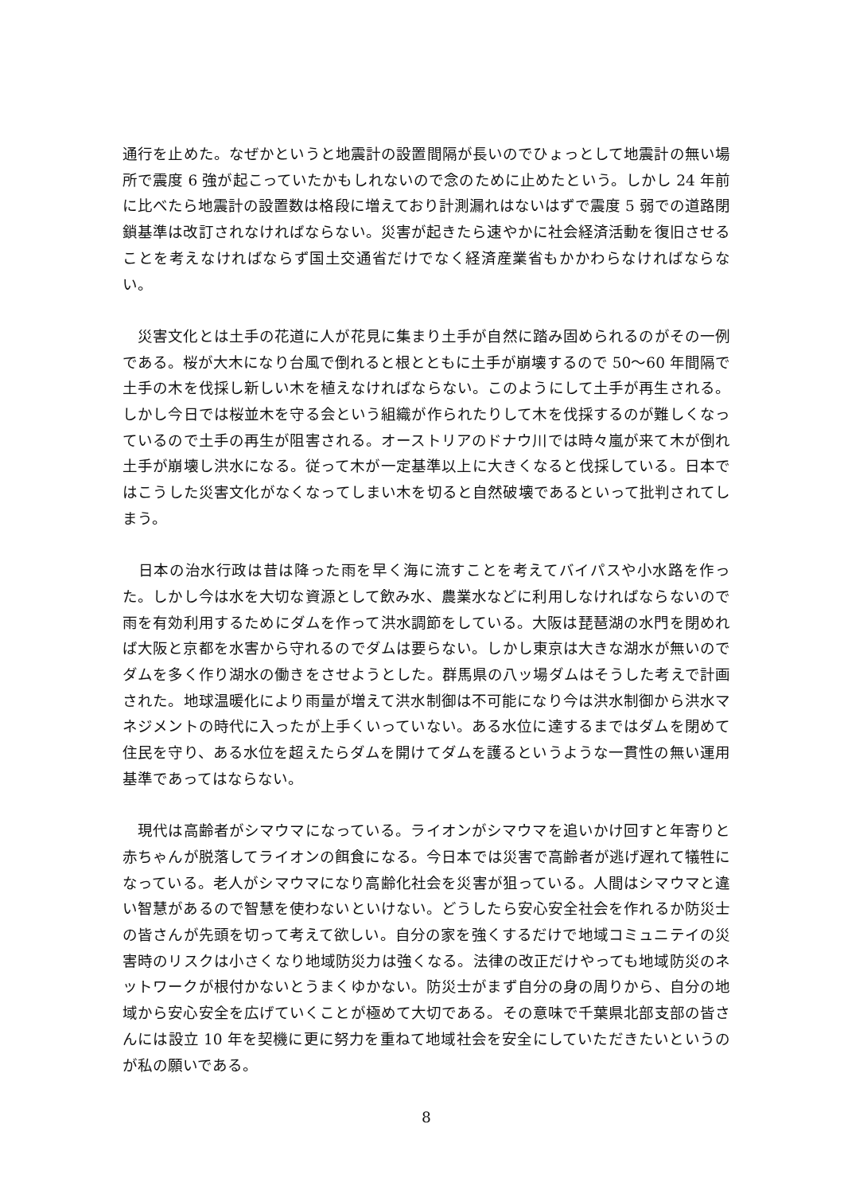通行を止めた。なぜかというと地震計の設置間隔が長いのでひょっとして地震計の無い場所で震度 6 強が起こっていたかもしれないので念のために止めたという。しかし 24 年前に比べたら地震計の設置数は格段に増えており計測漏れはないはずで震度 5 弱での道路閉鎖基準は改訂されなければならない。災害が起きたら速やかに社会経済活動を復旧させることを考えなければならず国土交通省だけでなく経済産業省もかかわらなければならない。
　災害文化とは土手の花道に人が花見に集まり土手が自然に踏み固められるのがその一例である。桜が大木になり台風で倒れると根とともに土手が崩壊するので 50～60 年間隔で土手の木を伐採し新しい木を植えなければならない。このようにして土手が再生される。しかし今日では桜並木を守る会という組織が作られたりして木を伐採するのが難しくなっているので土手の再生が阻害される。オーストリアのドナウ川では時々嵐が来て木が倒れ土手が崩壊し洪水になる。従って木が一定基準以上に大きくなると伐採している。日本ではこうした災害文化がなくなってしまい木を切ると自然破壊であるといって批判されてしまう。
　日本の治水行政は昔は降った雨を早く海に流すことを考えてバイパスや小水路を作った。しかし今は水を大切な資源として飲み水、農業水などに利用しなければならないので雨を有効利用するためにダムを作って洪水調節をしている。大阪は琵琶湖の水門を閉めれば大阪と京都を水害から守れるのでダムは要らない。しかし東京は大きな湖水が無いのでダムを多く作り湖水の働きをさせようとした。群馬県の八ッ場ダムはそうした考えで計画された。地球温暖化により雨量が増えて洪水制御は不可能になり今は洪水制御から洪水マネジメントの時代に入ったが上手くいっていない。ある水位に達するまではダムを閉めて住民を守り、ある水位を超えたらダムを開けてダムを護るというような一貫性の無い運用基準であってはならない。
　現代は高齢者がシマウマになっている。ライオンがシマウマを追いかけ回すと年寄りと赤ちゃんが脱落してライオンの餌食になる。今日本では災害で高齢者が逃げ遅れて犠牲になっている。老人がシマウマになり高齢化社会を災害が狙っている。人間はシマウマと違い智慧があるので智慧を使わないといけない。どうしたら安心安全社会を作れるか防災士の皆さんが先頭を切って考えて欲しい。自分の家を強くするだけで地域コミュニテイの災害時のリスクは小さくなり地域防災力は強くなる。法律の改正だけやっても地域防災のネットワークが根付かないとうまくゆかない。防災士がまず自分の身の周りから、自分の地域から安心安全を広げていくことが極めて大切である。その意味で千葉県北部支部の皆さんには設立 10 年を契機に更に努力を重ねて地域社会を安全にしていただきたいというのが私の願いである。
8